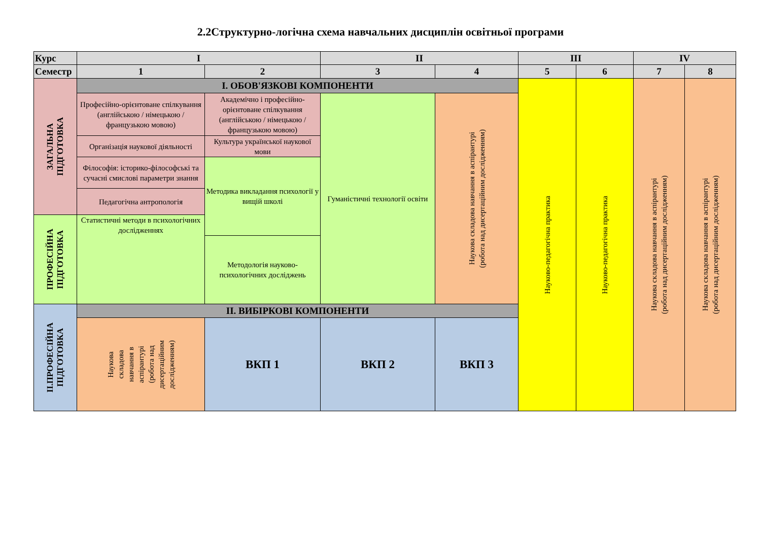2.2Структурно-логічна схема навчальних дисциплін освітньої програми
| Курс | I | | II | | III | | IV | |
| Семестр | 1 | 2 | 3 | 4 | 5 | 6 | 7 | 8 |
| ЗАГАЛЬНА ПІДГОТОВКА | I. ОБОВ'ЯЗКОВІ КОМПОНЕНТИ | | | | Науково-педагогічна практика | Науково-педагогічна практика | Наукова складова навчання в аспірантурі (робота над дисертаційним дослідженням) | Наукова складова навчання в аспірантурі (робота над дисертаційним дослідженням) |
| | Професійно-орієнтоване спілкування (англійською / німецькою / французькою мовою) | Академічно і професійно-орієнтоване спілкування (англійською / німецькою / французькою мовою) | Гуманістичні технології освіти | Наукова складова навчання в аспірантурі (робота над дисертаційним дослідженням) | | | | |
| | Організація наукової діяльності | Культура української наукової мови | | | | | | |
| | Філософія: історико-філософські та сучасні смислові параметри знання | Методика викладання психології у вищій школі | | | | | | |
| | Педагогічна антропологія | | | | | | | |
| ПРОФЕСІЙНА ПІДГОТОВКА | Статистичні методи в психологічних дослідженнях | | | | | | | |
| | | Методологія науково-психологічних досліджень | | | | | | |
| ІІ.ПРОФЕСІЙНА ПІДГОТОВКА | II. ВИБІРКОВІ КОМПОНЕНТИ | | | | | | | |
| | Наукова складова навчання в аспірантурі (робота над дисертаційним дослідженням) | ВКП 1 | ВКП 2 | ВКП 3 | | | | |